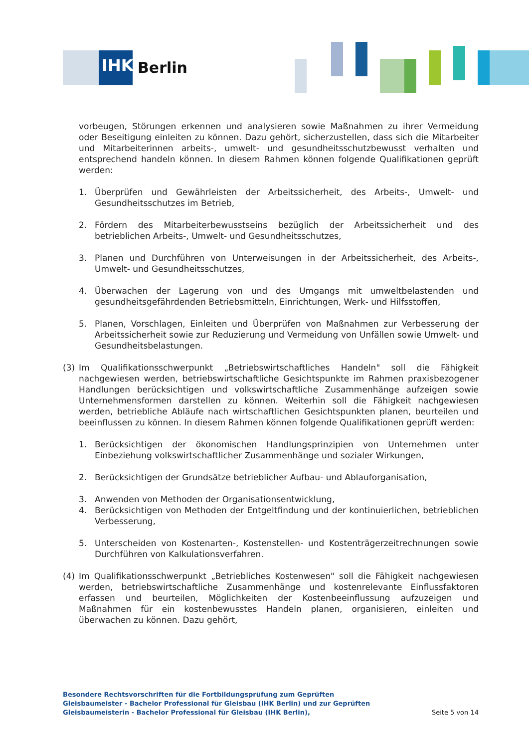IHK
Berlin
vorbeugen, Störungen erkennen und analysieren sowie Maßnahmen zu ihrer Vermeidung oder Beseitigung einleiten zu können. Dazu gehört, sicherzustellen, dass sich die Mitarbeiter und Mitarbeiterinnen arbeits-, umwelt- und gesundheitsschutzbewusst verhalten und entsprechend handeln können. In diesem Rahmen können folgende Qualifikationen geprüft werden:
1. Überprüfen und Gewährleisten der Arbeitssicherheit, des Arbeits-, Umwelt- und Gesundheitsschutzes im Betrieb,
2. Fördern des Mitarbeiterbewusstseins bezüglich der Arbeitssicherheit und des betrieblichen Arbeits-, Umwelt- und Gesundheitsschutzes,
3. Planen und Durchführen von Unterweisungen in der Arbeitssicherheit, des Arbeits-, Umwelt- und Gesundheitsschutzes,
4. Überwachen der Lagerung von und des Umgangs mit umweltbelastenden und gesundheitsgefährdenden Betriebsmitteln, Einrichtungen, Werk- und Hilfsstoffen,
5. Planen, Vorschlagen, Einleiten und Überprüfen von Maßnahmen zur Verbesserung der Arbeitssicherheit sowie zur Reduzierung und Vermeidung von Unfällen sowie Umwelt- und Gesundheitsbelastungen.
(3) Im Qualifikationsschwerpunkt „Betriebswirtschaftliches Handeln" soll die Fähigkeit nachgewiesen werden, betriebswirtschaftliche Gesichtspunkte im Rahmen praxisbezogener Handlungen berücksichtigen und volkswirtschaftliche Zusammenhänge aufzeigen sowie Unternehmensformen darstellen zu können. Weiterhin soll die Fähigkeit nachgewiesen werden, betriebliche Abläufe nach wirtschaftlichen Gesichtspunkten planen, beurteilen und beeinflussen zu können. In diesem Rahmen können folgende Qualifikationen geprüft werden:
1. Berücksichtigen der ökonomischen Handlungsprinzipien von Unternehmen unter Einbeziehung volkswirtschaftlicher Zusammenhänge und sozialer Wirkungen,
2. Berücksichtigen der Grundsätze betrieblicher Aufbau- und Ablauforganisation,
3. Anwenden von Methoden der Organisationsentwicklung,
4. Berücksichtigen von Methoden der Entgeltfindung und der kontinuierlichen, betrieblichen Verbesserung,
5. Unterscheiden von Kostenarten-, Kostenstellen- und Kostenträgerzeitrechnungen sowie Durchführen von Kalkulationsverfahren.
(4) Im Qualifikationsschwerpunkt „Betriebliches Kostenwesen" soll die Fähigkeit nachgewiesen werden, betriebswirtschaftliche Zusammenhänge und kostenrelevante Einflussfaktoren erfassen und beurteilen, Möglichkeiten der Kostenbeeinflussung aufzuzeigen und Maßnahmen für ein kostenbewusstes Handeln planen, organisieren, einleiten und überwachen zu können. Dazu gehört,
Besondere Rechtsvorschriften für die Fortbildungsprüfung zum Geprüften Gleisbaumeister - Bachelor Professional für Gleisbau (IHK Berlin) und zur Geprüften Gleisbaumeisterin - Bachelor Professional für Gleisbau (IHK Berlin),
Seite 5 von 14